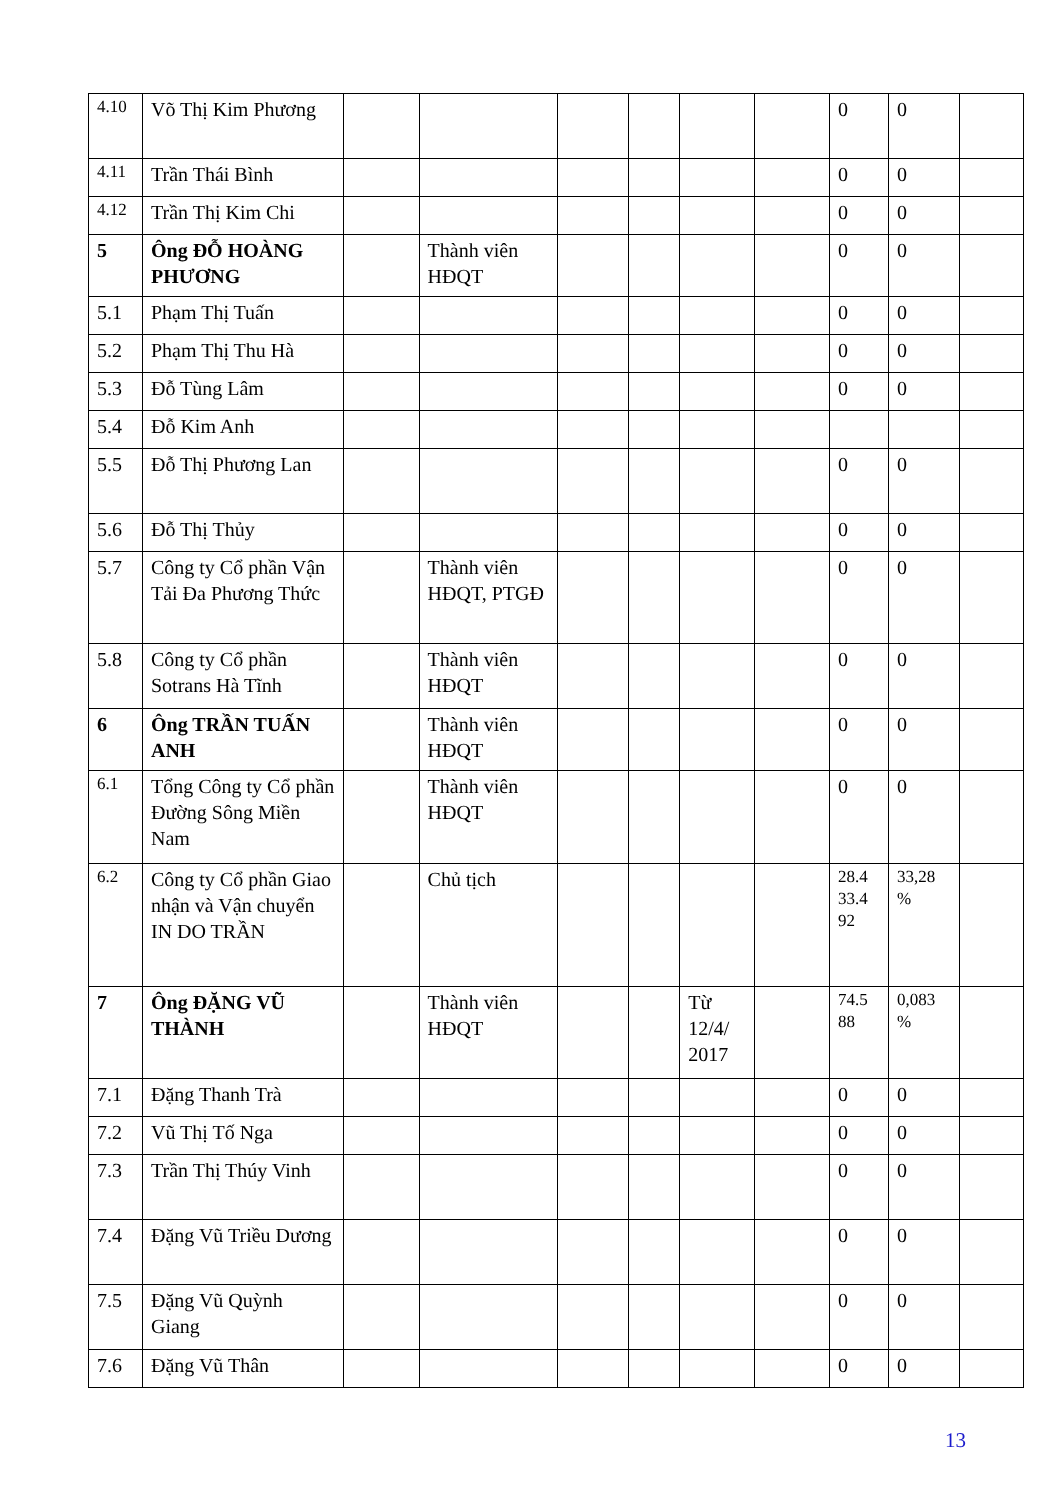| 4.10 | Võ Thị Kim Phương | | | | | | | 0 | 0 | |
| 4.11 | Trần Thái Bình | | | | | | | 0 | 0 | |
| 4.12 | Trần Thị Kim Chi | | | | | | | 0 | 0 | |
| 5 | Ông ĐỖ HOÀNG PHƯƠNG | | Thành viên HĐQT | | | | | 0 | 0 | |
| 5.1 | Phạm Thị Tuấn | | | | | | | 0 | 0 | |
| 5.2 | Phạm Thị Thu Hà | | | | | | | 0 | 0 | |
| 5.3 | Đỗ Tùng Lâm | | | | | | | 0 | 0 | |
| 5.4 | Đỗ Kim Anh | | | | | | | | | |
| 5.5 | Đỗ Thị Phương Lan | | | | | | | 0 | 0 | |
| 5.6 | Đỗ Thị Thủy | | | | | | | 0 | 0 | |
| 5.7 | Công ty Cổ phần Vận Tải Đa Phương Thức | | Thành viên HĐQT, PTGĐ | | | | | 0 | 0 | |
| 5.8 | Công ty Cổ phần Sotrans Hà Tĩnh | | Thành viên HĐQT | | | | | 0 | 0 | |
| 6 | Ông TRẦN TUẤN ANH | | Thành viên HĐQT | | | | | 0 | 0 | |
| 6.1 | Tổng Công ty Cổ phần Đường Sông Miền Nam | | Thành viên HĐQT | | | | | 0 | 0 | |
| 6.2 | Công ty Cổ phần Giao nhận và Vận chuyển IN DO TRẦN | | Chủ tịch | | | | | 28.4 33.4 92 | 33,28 % | |
| 7 | Ông ĐẶNG VŨ THÀNH | | Thành viên HĐQT | | | Từ 12/4/ 2017 | | 74.5 88 | 0,083 % | |
| 7.1 | Đặng Thanh Trà | | | | | | | 0 | 0 | |
| 7.2 | Vũ Thị Tố Nga | | | | | | | 0 | 0 | |
| 7.3 | Trần Thị Thúy Vinh | | | | | | | 0 | 0 | |
| 7.4 | Đặng Vũ Triều Dương | | | | | | | 0 | 0 | |
| 7.5 | Đặng Vũ Quỳnh Giang | | | | | | | 0 | 0 | |
| 7.6 | Đặng Vũ Thân | | | | | | | 0 | 0 | |
13